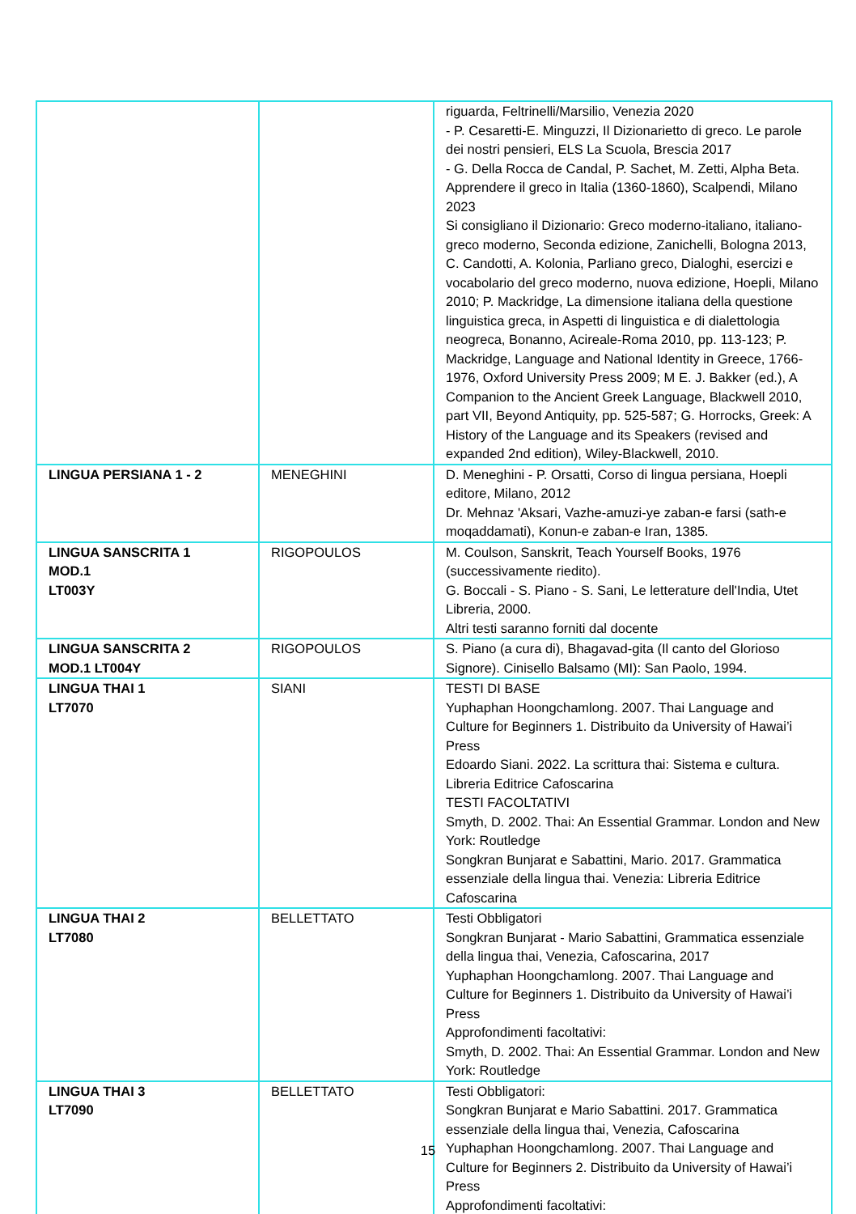| | | riguarda, Feltrinelli/Marsilio, Venezia 2020 - P. Cesaretti-E. Minguzzi, Il Dizionarietto di greco. Le parole dei nostri pensieri, ELS La Scuola, Brescia 2017 - G. Della Rocca de Candal, P. Sachet, M. Zetti, Alpha Beta. Apprendere il greco in Italia (1360-1860), Scalpendi, Milano 2023 Si consigliano il Dizionario: Greco moderno-italiano, italiano-greco moderno, Seconda edizione, Zanichelli, Bologna 2013, C. Candotti, A. Kolonia, Parliano greco, Dialoghi, esercizi e vocabolario del greco moderno, nuova edizione, Hoepli, Milano 2010; P. Mackridge, La dimensione italiana della questione linguistica greca, in Aspetti di linguistica e di dialettologia neogreca, Bonanno, Acireale-Roma 2010, pp. 113-123; P. Mackridge, Language and National Identity in Greece, 1766-1976, Oxford University Press 2009; M E. J. Bakker (ed.), A Companion to the Ancient Greek Language, Blackwell 2010, part VII, Beyond Antiquity, pp. 525-587; G. Horrocks, Greek: A History of the Language and its Speakers (revised and expanded 2nd edition), Wiley-Blackwell, 2010. |
| LINGUA PERSIANA 1 - 2 | MENEGHINI | D. Meneghini - P. Orsatti, Corso di lingua persiana, Hoepli editore, Milano, 2012 Dr. Mehnaz 'Aksari, Vazhe-amuzi-ye zaban-e farsi (sath-e moqaddamati), Konun-e zaban-e Iran, 1385. |
| LINGUA SANSCRITA 1 MOD.1 LT003Y | RIGOPOULOS | M. Coulson, Sanskrit, Teach Yourself Books, 1976 (successivamente riedito). G. Boccali - S. Piano - S. Sani, Le letterature dell'India, Utet Libreria, 2000. Altri testi saranno forniti dal docente |
| LINGUA SANSCRITA 2 MOD.1 LT004Y | RIGOPOULOS | S. Piano (a cura di), Bhagavad-gita (Il canto del Glorioso Signore). Cinisello Balsamo (MI): San Paolo, 1994. |
| LINGUA THAI 1 LT7070 | SIANI | TESTI DI BASE Yuphaphan Hoongchamlong. 2007. Thai Language and Culture for Beginners 1. Distribuito da University of Hawai’i Press Edoardo Siani. 2022. La scrittura thai: Sistema e cultura. Libreria Editrice Cafoscarina TESTI FACOLTATIVI Smyth, D. 2002. Thai: An Essential Grammar. London and New York: Routledge Songkran Bunjarat e Sabattini, Mario. 2017. Grammatica essenziale della lingua thai. Venezia: Libreria Editrice Cafoscarina |
| LINGUA THAI 2 LT7080 | BELLETTATO | Testi Obbligatori Songkran Bunjarat - Mario Sabattini, Grammatica essenziale della lingua thai, Venezia, Cafoscarina, 2017 Yuphaphan Hoongchamlong. 2007. Thai Language and Culture for Beginners 1. Distribuito da University of Hawai’i Press Approfondimenti facoltativi: Smyth, D. 2002. Thai: An Essential Grammar. London and New York: Routledge |
| LINGUA THAI 3 LT7090 | BELLETTATO | Testi Obbligatori: Songkran Bunjarat e Mario Sabattini. 2017. Grammatica essenziale della lingua thai, Venezia, Cafoscarina Yuphaphan Hoongchamlong. 2007. Thai Language and Culture for Beginners 2. Distribuito da University of Hawai’i Press Approfondimenti facoltativi: |
15